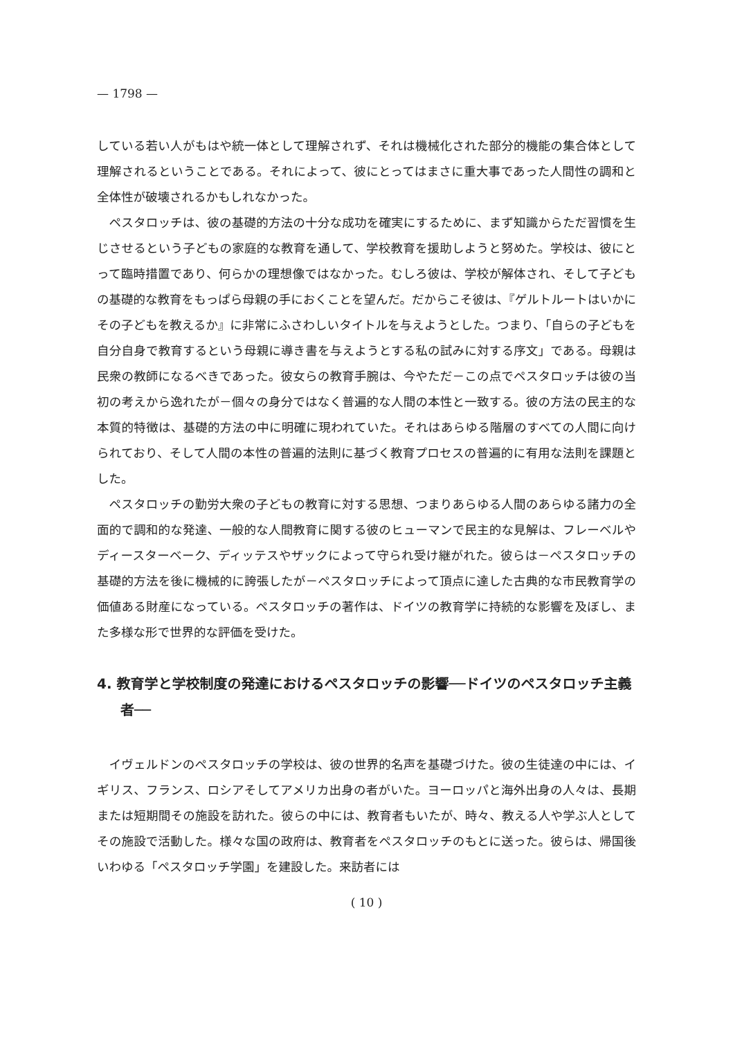— 1798 —
している若い人がもはや統一体として理解されず、それは機械化された部分的機能の集合体として理解されるということである。それによって、彼にとってはまさに重大事であった人間性の調和と全体性が破壊されるかもしれなかった。
ペスタロッチは、彼の基礎的方法の十分な成功を確実にするために、まず知識からただ習慣を生じさせるという子どもの家庭的な教育を通して、学校教育を援助しようと努めた。学校は、彼にとって臨時措置であり、何らかの理想像ではなかった。むしろ彼は、学校が解体され、そして子どもの基礎的な教育をもっぱら母親の手におくことを望んだ。だからこそ彼は、『ゲルトルートはいかにその子どもを教えるか』に非常にふさわしいタイトルを与えようとした。つまり、「自らの子どもを自分自身で教育するという母親に導き書を与えようとする私の試みに対する序文」である。母親は民衆の教師になるべきであった。彼女らの教育手腕は、今やただ－この点でペスタロッチは彼の当初の考えから逸れたが－個々の身分ではなく普遍的な人間の本性と一致する。彼の方法の民主的な本質的特徴は、基礎的方法の中に明確に現われていた。それはあらゆる階層のすべての人間に向けられており、そして人間の本性の普遍的法則に基づく教育プロセスの普遍的に有用な法則を課題とした。
ペスタロッチの勤労大衆の子どもの教育に対する思想、つまりあらゆる人間のあらゆる諸力の全面的で調和的な発達、一般的な人間教育に関する彼のヒューマンで民主的な見解は、フレーベルやディースターベーク、ディッテスやザックによって守られ受け継がれた。彼らは－ペスタロッチの基礎的方法を後に機械的に誇張したが－ペスタロッチによって頂点に達した古典的な市民教育学の価値ある財産になっている。ペスタロッチの著作は、ドイツの教育学に持続的な影響を及ぼし、また多様な形で世界的な評価を受けた。
4. 教育学と学校制度の発達におけるペスタロッチの影響──ドイツのペスタロッチ主義者──
イヴェルドンのペスタロッチの学校は、彼の世界的名声を基礎づけた。彼の生徒達の中には、イギリス、フランス、ロシアそしてアメリカ出身の者がいた。ヨーロッパと海外出身の人々は、長期または短期間その施設を訪れた。彼らの中には、教育者もいたが、時々、教える人や学ぶ人としてその施設で活動した。様々な国の政府は、教育者をペスタロッチのもとに送った。彼らは、帰国後いわゆる「ペスタロッチ学園」を建設した。来訪者には
( 10 )